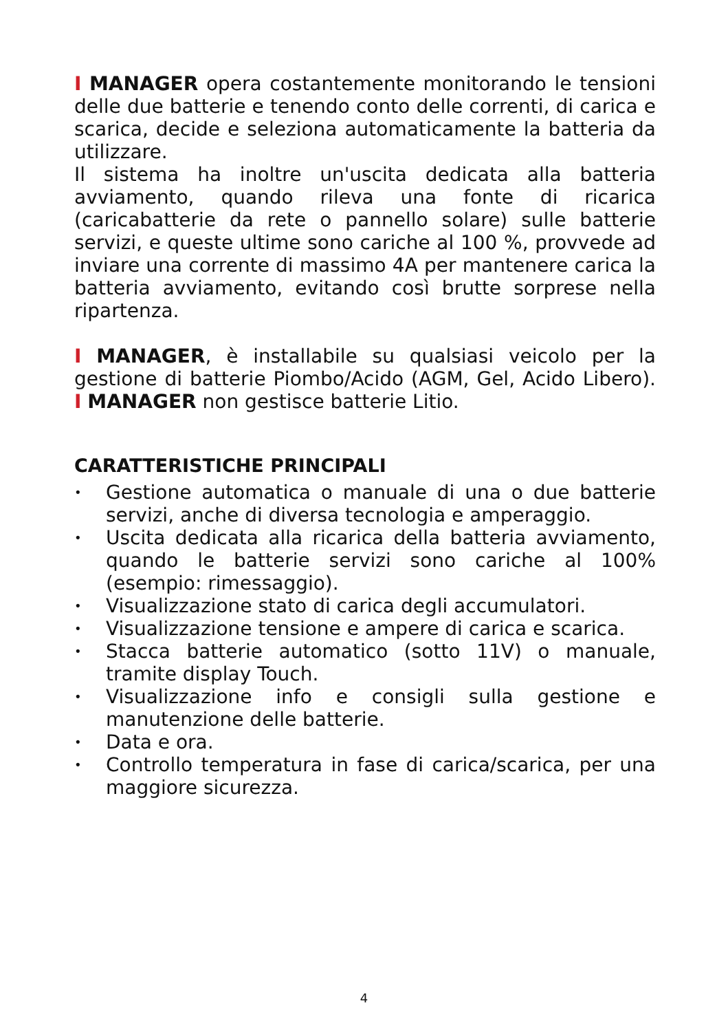I MANAGER opera costantemente monitorando le tensioni delle due batterie e tenendo conto delle correnti, di carica e scarica, decide e seleziona automaticamente la batteria da utilizzare.
Il sistema ha inoltre un'uscita dedicata alla batteria avviamento, quando rileva una fonte di ricarica (caricabatterie da rete o pannello solare) sulle batterie servizi, e queste ultime sono cariche al 100 %, provvede ad inviare una corrente di massimo 4A per mantenere carica la batteria avviamento, evitando così brutte sorprese nella ripartenza.
I MANAGER, è installabile su qualsiasi veicolo per la gestione di batterie Piombo/Acido (AGM, Gel, Acido Libero). I MANAGER non gestisce batterie Litio.
CARATTERISTICHE PRINCIPALI
• Gestione automatica o manuale di una o due batterie servizi, anche di diversa tecnologia e amperaggio.
• Uscita dedicata alla ricarica della batteria avviamento, quando le batterie servizi sono cariche al 100% (esempio: rimessaggio).
• Visualizzazione stato di carica degli accumulatori.
• Visualizzazione tensione e ampere di carica e scarica.
• Stacca batterie automatico (sotto 11V) o manuale, tramite display Touch.
• Visualizzazione info e consigli sulla gestione e manutenzione delle batterie.
• Data e ora.
• Controllo temperatura in fase di carica/scarica, per una maggiore sicurezza.
4